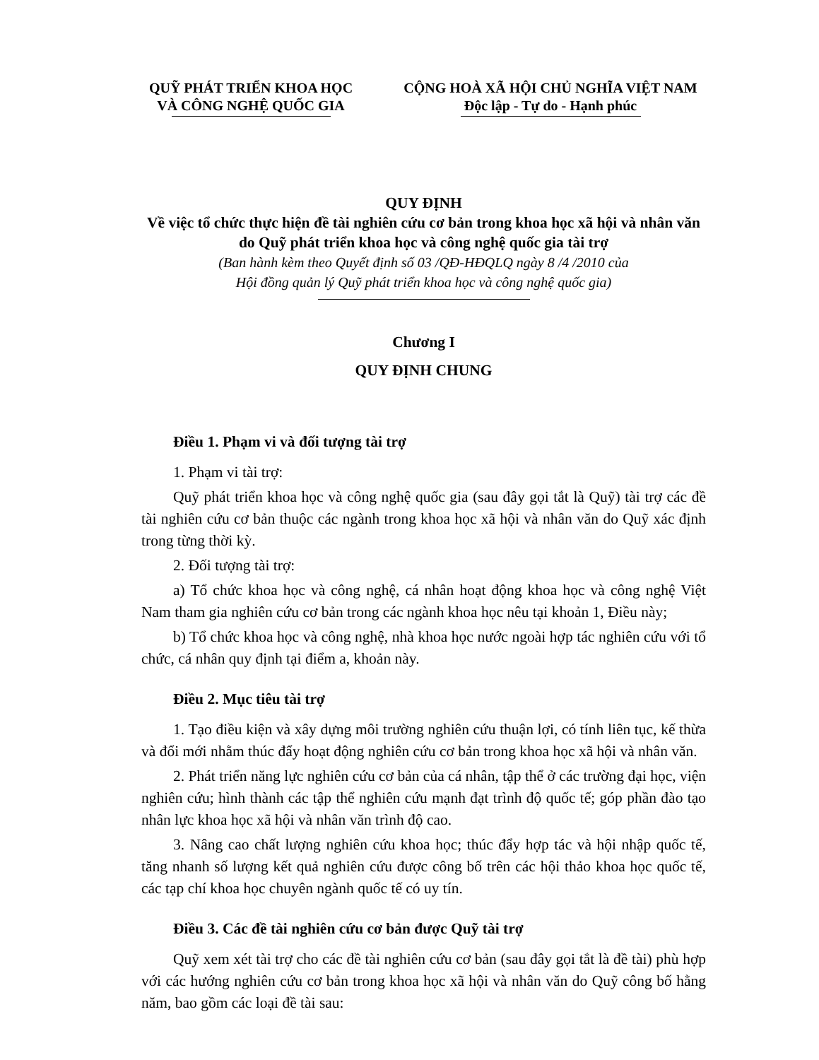QUỸ PHÁT TRIỂN KHOA HỌC
VÀ CÔNG NGHỆ QUỐC GIA
CỘNG HOÀ XÃ HỘI CHỦ NGHĨA VIỆT NAM
Độc lập - Tự do - Hạnh phúc
QUY ĐỊNH
Về việc tổ chức thực hiện đề tài nghiên cứu cơ bản trong khoa học xã hội và nhân văn do Quỹ phát triển khoa học và công nghệ quốc gia tài trợ
(Ban hành kèm theo Quyết định số 03 /QĐ-HĐQLQ ngày 8 /4 /2010 của
Hội đồng quản lý Quỹ phát triển khoa học và công nghệ quốc gia)
Chương I
QUY ĐỊNH CHUNG
Điều 1. Phạm vi và đối tượng tài trợ
1. Phạm vi tài trợ:
Quỹ phát triển khoa học và công nghệ quốc gia (sau đây gọi tắt là Quỹ) tài trợ các đề tài nghiên cứu cơ bản thuộc các ngành trong khoa học xã hội và nhân văn do Quỹ xác định trong từng thời kỳ.
2. Đối tượng tài trợ:
a) Tổ chức khoa học và công nghệ, cá nhân hoạt động khoa học và công nghệ Việt Nam tham gia nghiên cứu cơ bản trong các ngành khoa học nêu tại khoản 1, Điều này;
b) Tổ chức khoa học và công nghệ, nhà khoa học nước ngoài hợp tác nghiên cứu với tổ chức, cá nhân quy định tại điểm a, khoản này.
Điều 2. Mục tiêu tài trợ
1. Tạo điều kiện và xây dựng môi trường nghiên cứu thuận lợi, có tính liên tục, kế thừa và đổi mới nhằm thúc đẩy hoạt động nghiên cứu cơ bản trong khoa học xã hội và nhân văn.
2. Phát triển năng lực nghiên cứu cơ bản của cá nhân, tập thể ở các trường đại học, viện nghiên cứu; hình thành các tập thể nghiên cứu mạnh đạt trình độ quốc tế; góp phần đào tạo nhân lực khoa học xã hội và nhân văn trình độ cao.
3. Nâng cao chất lượng nghiên cứu khoa học; thúc đẩy hợp tác và hội nhập quốc tế, tăng nhanh số lượng kết quả nghiên cứu được công bố trên các hội thảo khoa học quốc tế, các tạp chí khoa học chuyên ngành quốc tế có uy tín.
Điều 3. Các đề tài nghiên cứu cơ bản được Quỹ tài trợ
Quỹ xem xét tài trợ cho các đề tài nghiên cứu cơ bản (sau đây gọi tắt là đề tài) phù hợp với các hướng nghiên cứu cơ bản trong khoa học xã hội và nhân văn do Quỹ công bố hằng năm, bao gồm các loại đề tài sau: